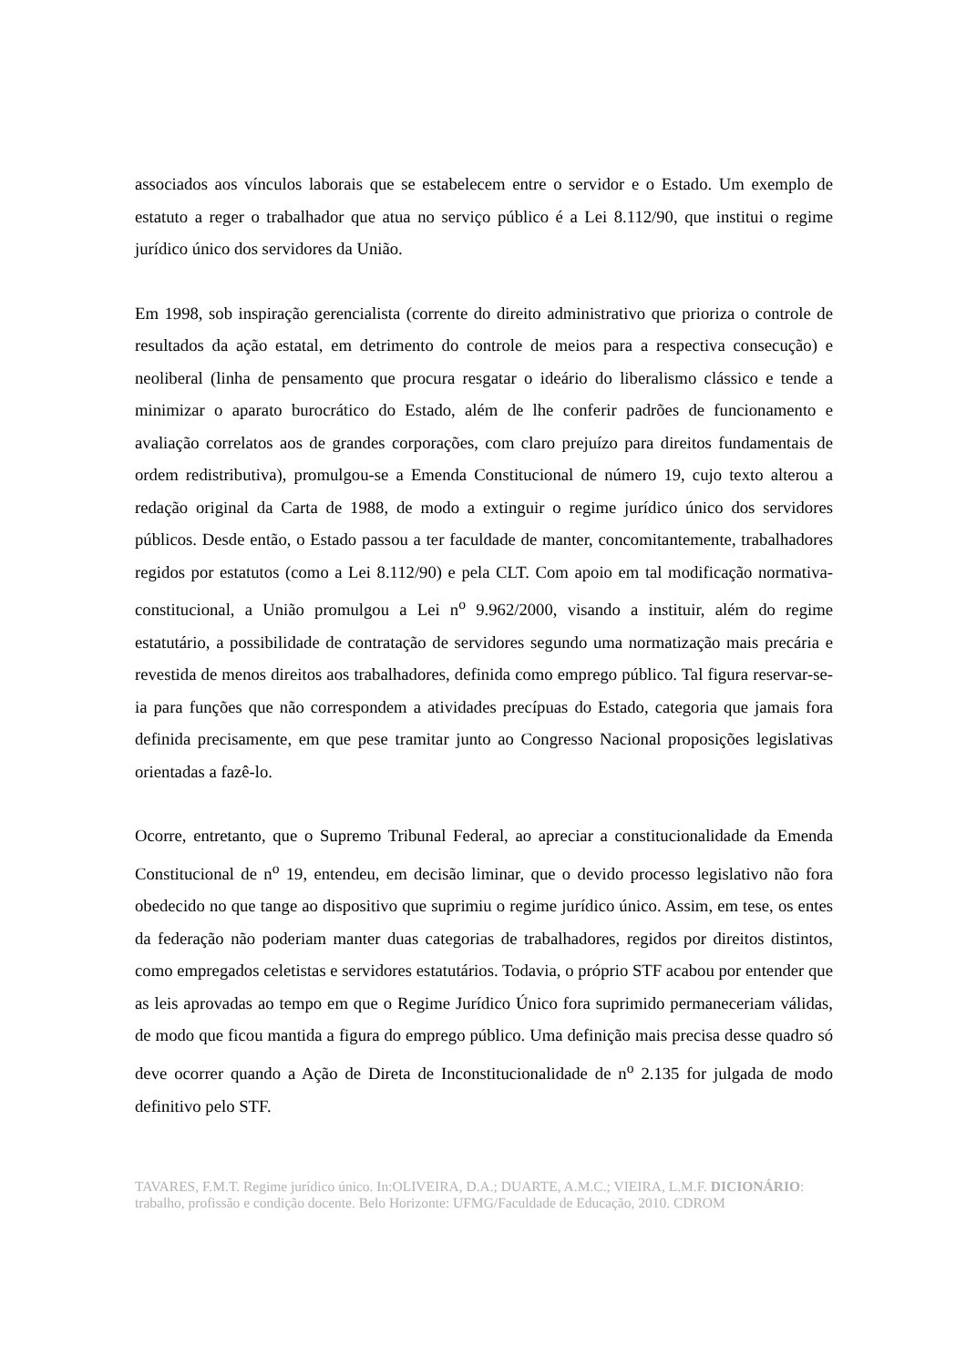associados aos vínculos laborais que se estabelecem entre o servidor e o Estado. Um exemplo de estatuto a reger o trabalhador que atua no serviço público é a Lei 8.112/90, que institui o regime jurídico único dos servidores da União.
Em 1998, sob inspiração gerencialista (corrente do direito administrativo que prioriza o controle de resultados da ação estatal, em detrimento do controle de meios para a respectiva consecução) e neoliberal (linha de pensamento que procura resgatar o ideário do liberalismo clássico e tende a minimizar o aparato burocrático do Estado, além de lhe conferir padrões de funcionamento e avaliação correlatos aos de grandes corporações, com claro prejuízo para direitos fundamentais de ordem redistributiva), promulgou-se a Emenda Constitucional de número 19, cujo texto alterou a redação original da Carta de 1988, de modo a extinguir o regime jurídico único dos servidores públicos. Desde então, o Estado passou a ter faculdade de manter, concomitantemente, trabalhadores regidos por estatutos (como a Lei 8.112/90) e pela CLT. Com apoio em tal modificação normativa-constitucional, a União promulgou a Lei n<sup>o</sup> 9.962/2000, visando a instituir, além do regime estatutário, a possibilidade de contratação de servidores segundo uma normatização mais precária e revestida de menos direitos aos trabalhadores, definida como emprego público. Tal figura reservar-se-ia para funções que não correspondem a atividades precípuas do Estado, categoria que jamais fora definida precisamente, em que pese tramitar junto ao Congresso Nacional proposições legislativas orientadas a fazê-lo.
Ocorre, entretanto, que o Supremo Tribunal Federal, ao apreciar a constitucionalidade da Emenda Constitucional de n<sup>o</sup> 19, entendeu, em decisão liminar, que o devido processo legislativo não fora obedecido no que tange ao dispositivo que suprimiu o regime jurídico único. Assim, em tese, os entes da federação não poderiam manter duas categorias de trabalhadores, regidos por direitos distintos, como empregados celetistas e servidores estatutários. Todavia, o próprio STF acabou por entender que as leis aprovadas ao tempo em que o Regime Jurídico Único fora suprimido permaneceriam válidas, de modo que ficou mantida a figura do emprego público. Uma definição mais precisa desse quadro só deve ocorrer quando a Ação de Direta de Inconstitucionalidade de n<sup>o</sup> 2.135 for julgada de modo definitivo pelo STF.
TAVARES, F.M.T. Regime jurídico único. In:OLIVEIRA, D.A.; DUARTE, A.M.C.; VIEIRA, L.M.F. DICIONÁRIO: trabalho, profissão e condição docente. Belo Horizonte: UFMG/Faculdade de Educação, 2010. CDROM